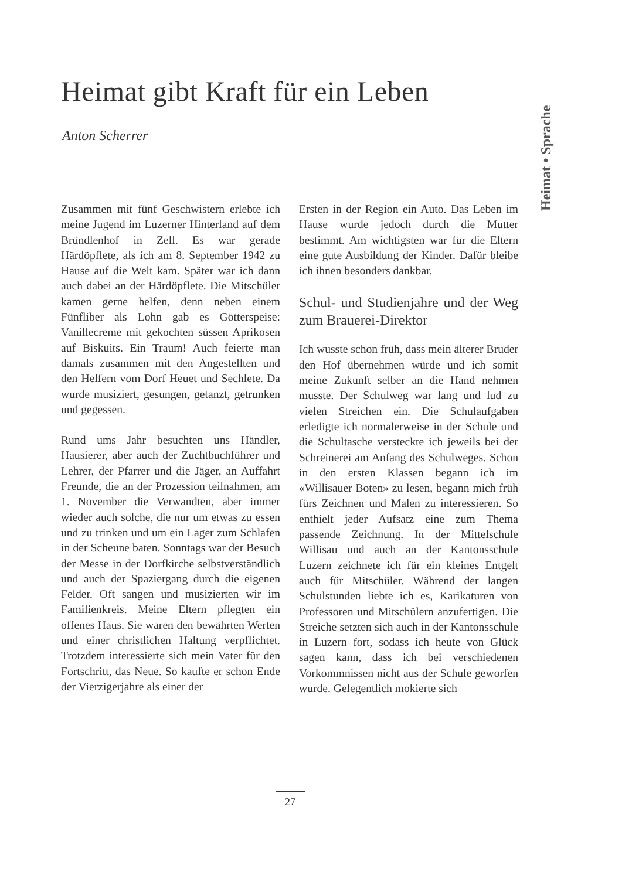Heimat gibt Kraft für ein Leben
Anton Scherrer
Heimat • Sprache
Zusammen mit fünf Geschwistern erlebte ich meine Jugend im Luzerner Hinterland auf dem Bründlenhof in Zell. Es war gerade Härdöpflete, als ich am 8. September 1942 zu Hause auf die Welt kam. Später war ich dann auch dabei an der Härdöpflete. Die Mitschüler kamen gerne helfen, denn neben einem Fünfliber als Lohn gab es Götterspeise: Vanillecreme mit gekochten süssen Aprikosen auf Biskuits. Ein Traum! Auch feierte man damals zusammen mit den Angestellten und den Helfern vom Dorf Heuet und Sechlete. Da wurde musiziert, gesungen, getanzt, getrunken und gegessen.
Rund ums Jahr besuchten uns Händler, Hausierer, aber auch der Zuchtbuchführer und Lehrer, der Pfarrer und die Jäger, an Auffahrt Freunde, die an der Prozession teilnahmen, am 1. November die Verwandten, aber immer wieder auch solche, die nur um etwas zu essen und zu trinken und um ein Lager zum Schlafen in der Scheune baten. Sonntags war der Besuch der Messe in der Dorfkirche selbstverständlich und auch der Spaziergang durch die eigenen Felder. Oft sangen und musizierten wir im Familienkreis. Meine Eltern pflegten ein offenes Haus. Sie waren den bewährten Werten und einer christlichen Haltung verpflichtet. Trotzdem interessierte sich mein Vater für den Fortschritt, das Neue. So kaufte er schon Ende der Vierzigerjahre als einer der
Ersten in der Region ein Auto. Das Leben im Hause wurde jedoch durch die Mutter bestimmt. Am wichtigsten war für die Eltern eine gute Ausbildung der Kinder. Dafür bleibe ich ihnen besonders dankbar.
Schul- und Studienjahre und der Weg zum Brauerei-Direktor
Ich wusste schon früh, dass mein älterer Bruder den Hof übernehmen würde und ich somit meine Zukunft selber an die Hand nehmen musste. Der Schulweg war lang und lud zu vielen Streichen ein. Die Schulaufgaben erledigte ich normalerweise in der Schule und die Schultasche versteckte ich jeweils bei der Schreinerei am Anfang des Schulweges. Schon in den ersten Klassen begann ich im «Willisauer Boten» zu lesen, begann mich früh fürs Zeichnen und Malen zu interessieren. So enthielt jeder Aufsatz eine zum Thema passende Zeichnung. In der Mittelschule Willisau und auch an der Kantonsschule Luzern zeichnete ich für ein kleines Entgelt auch für Mitschüler. Während der langen Schulstunden liebte ich es, Karikaturen von Professoren und Mitschülern anzufertigen. Die Streiche setzten sich auch in der Kantonsschule in Luzern fort, sodass ich heute von Glück sagen kann, dass ich bei verschiedenen Vorkommnissen nicht aus der Schule geworfen wurde. Gelegentlich mokierte sich
27